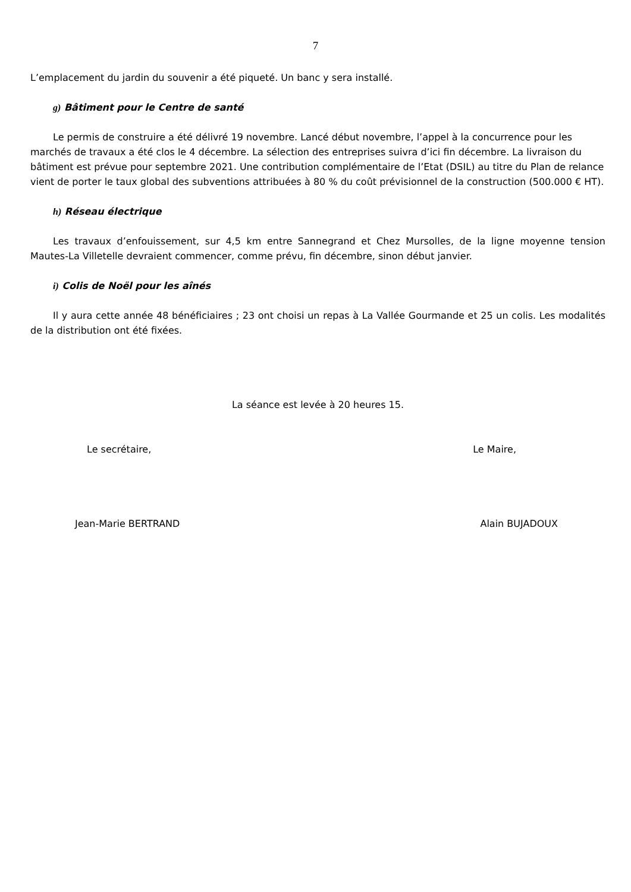7
L’emplacement du jardin du souvenir a été piqueté. Un banc y sera installé.
g) Bâtiment pour le Centre de santé
Le permis de construire a été délivré 19 novembre. Lancé début novembre, l’appel à la concurrence pour les marchés de travaux a été clos le 4 décembre. La sélection des entreprises suivra d’ici fin décembre. La livraison du bâtiment est prévue pour septembre 2021. Une contribution complémentaire de l’Etat (DSIL) au titre du Plan de relance vient de porter le taux global des subventions attribuées à 80 % du coût prévisionnel de la construction (500.000 € HT).
h) Réseau électrique
Les travaux d’enfouissement, sur 4,5 km entre Sannegrand et Chez Mursolles, de la ligne moyenne tension Mautes-La Villetelle devraient commencer, comme prévu, fin décembre, sinon début janvier.
i) Colis de Noël pour les aînés
Il y aura cette année 48 bénéficiaires ; 23 ont choisi un repas à La Vallée Gourmande et 25 un colis. Les modalités de la distribution ont été fixées.
La séance est levée à 20 heures 15.
Le secrétaire, Le Maire,
Jean-Marie BERTRAND Alain BUJADOUX